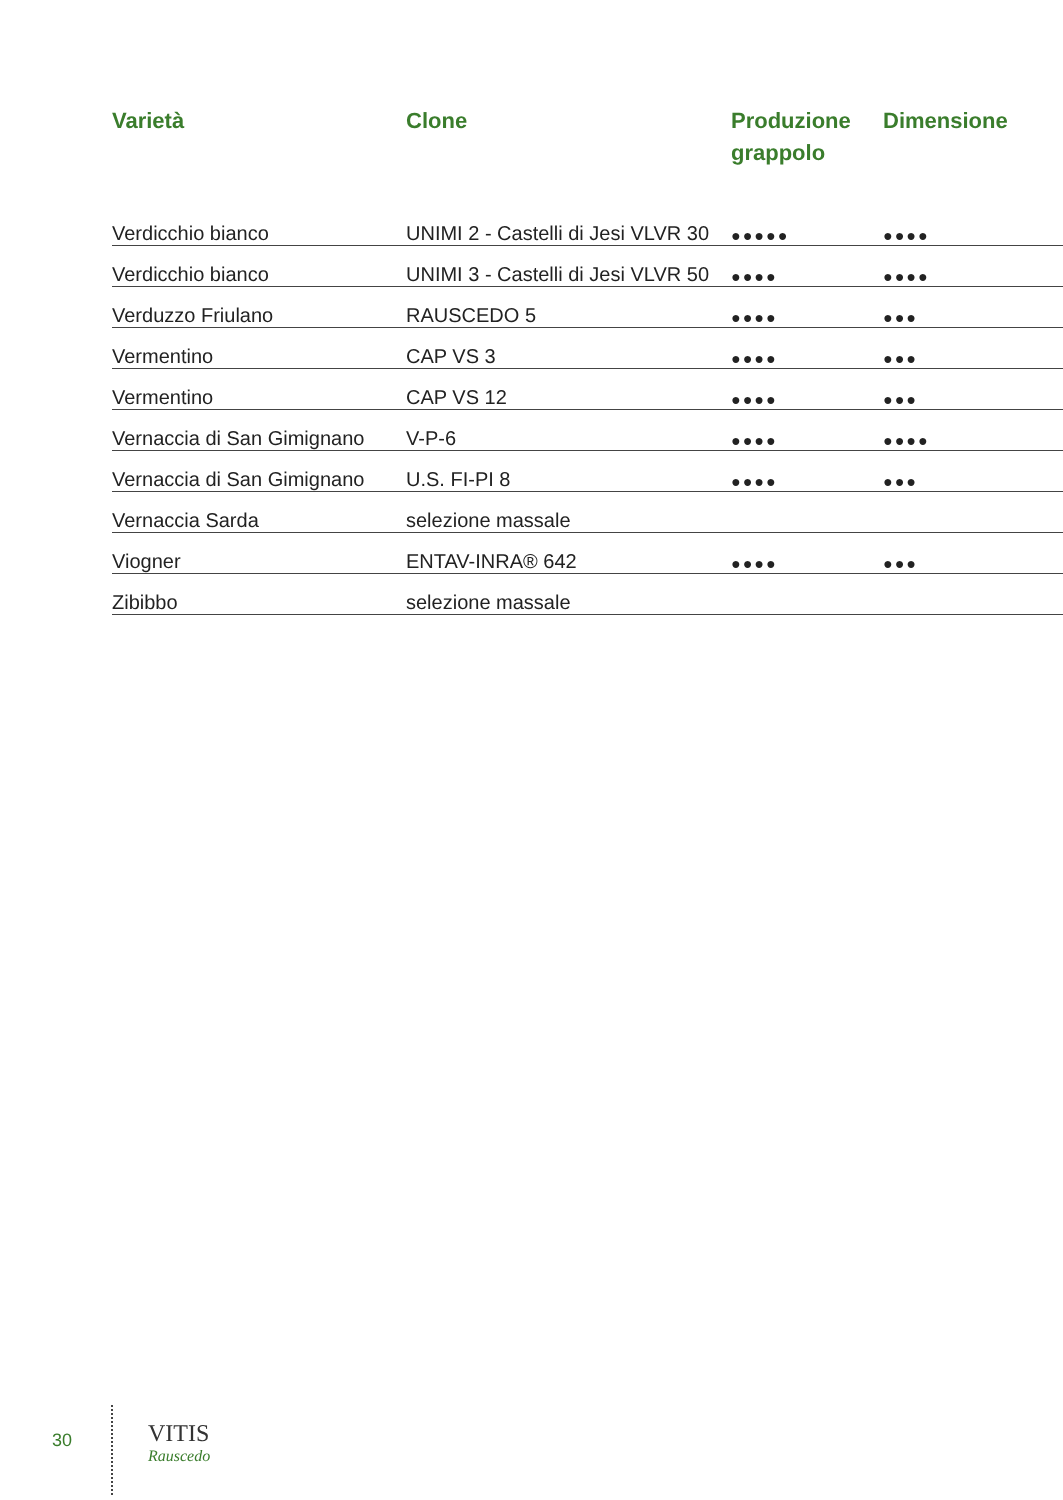| Varietà | Clone | Produzione grappolo | Dimensione |
| --- | --- | --- | --- |
| Verdicchio bianco | UNIMI 2 - Castelli di Jesi VLVR 30 | ●●●●● | ●●●● |
| Verdicchio bianco | UNIMI 3 - Castelli di Jesi VLVR 50 | ●●●● | ●●●● |
| Verduzzo Friulano | RAUSCEDO 5 | ●●●● | ●●● |
| Vermentino | CAP VS 3 | ●●●● | ●●● |
| Vermentino | CAP VS 12 | ●●●● | ●●● |
| Vernaccia di San Gimignano | V-P-6 | ●●●● | ●●●● |
| Vernaccia di San Gimignano | U.S. FI-PI 8 | ●●●● | ●●● |
| Vernaccia Sarda | selezione massale | | |
| Viogner | ENTAV-INRA® 642 | ●●●● | ●●● |
| Zibibbo | selezione massale | | |
30
VITIS
Rauscedo